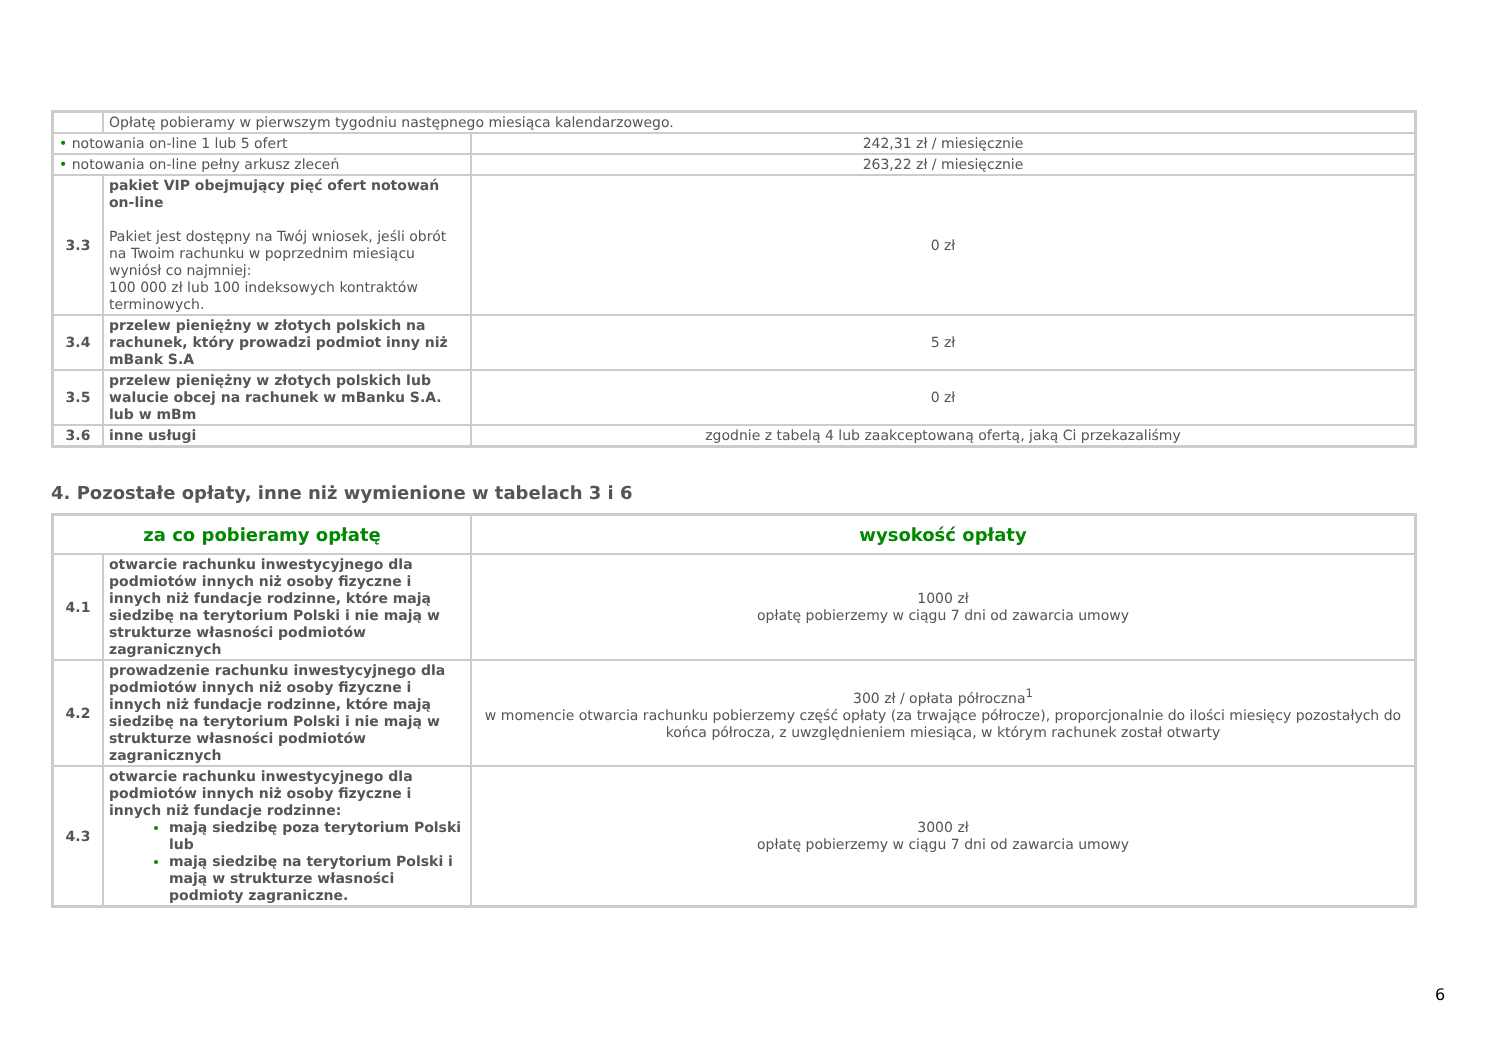| | Opłatę pobieramy w pierwszym tygodniu następnego miesiąca kalendarzowego. | |
| • notowania on-line 1 lub 5 ofert | | 242,31 zł / miesięcznie |
| • notowania on-line pełny arkusz zleceń | | 263,22 zł / miesięcznie |
| 3.3 | pakiet VIP obejmujący pięć ofert notowań on-line Pakiet jest dostępny na Twój wniosek, jeśli obrót na Twoim rachunku w poprzednim miesiącu wyniósł co najmniej: 100 000 zł lub 100 indeksowych kontraktów terminowych. | 0 zł |
| 3.4 | przelew pieniężny w złotych polskich na rachunek, który prowadzi podmiot inny niż mBank S.A | 5 zł |
| 3.5 | przelew pieniężny w złotych polskich lub walucie obcej na rachunek w mBanku S.A. lub w mBm | 0 zł |
| 3.6 | inne usługi | zgodnie z tabelą 4 lub zaakceptowaną ofertą, jaką Ci przekazaliśmy |
4. Pozostałe opłaty, inne niż wymienione w tabelach 3 i 6
| za co pobieramy opłatę | | wysokość opłaty |
| --- | --- | --- |
| 4.1 | otwarcie rachunku inwestycyjnego dla podmiotów innych niż osoby fizyczne i innych niż fundacje rodzinne, które mają siedzibę na terytorium Polski i nie mają w strukturze własności podmiotów zagranicznych | 1000 zł opłatę pobierzemy w ciągu 7 dni od zawarcia umowy |
| 4.2 | prowadzenie rachunku inwestycyjnego dla podmiotów innych niż osoby fizyczne i innych niż fundacje rodzinne, które mają siedzibę na terytorium Polski i nie mają w strukturze własności podmiotów zagranicznych | 300 zł / opłata półroczna<sup>1</sup> w momencie otwarcia rachunku pobierzemy część opłaty (za trwające półrocze), proporcjonalnie do ilości miesięcy pozostałych do końca półrocza, z uwzględnieniem miesiąca, w którym rachunek został otwarty |
| 4.3 | otwarcie rachunku inwestycyjnego dla podmiotów innych niż osoby fizyczne i innych niż fundacje rodzinne: mają siedzibę poza terytorium Polski lub mają siedzibę na terytorium Polski i mają w strukturze własności podmioty zagraniczne. | 3000 zł opłatę pobierzemy w ciągu 7 dni od zawarcia umowy |
6